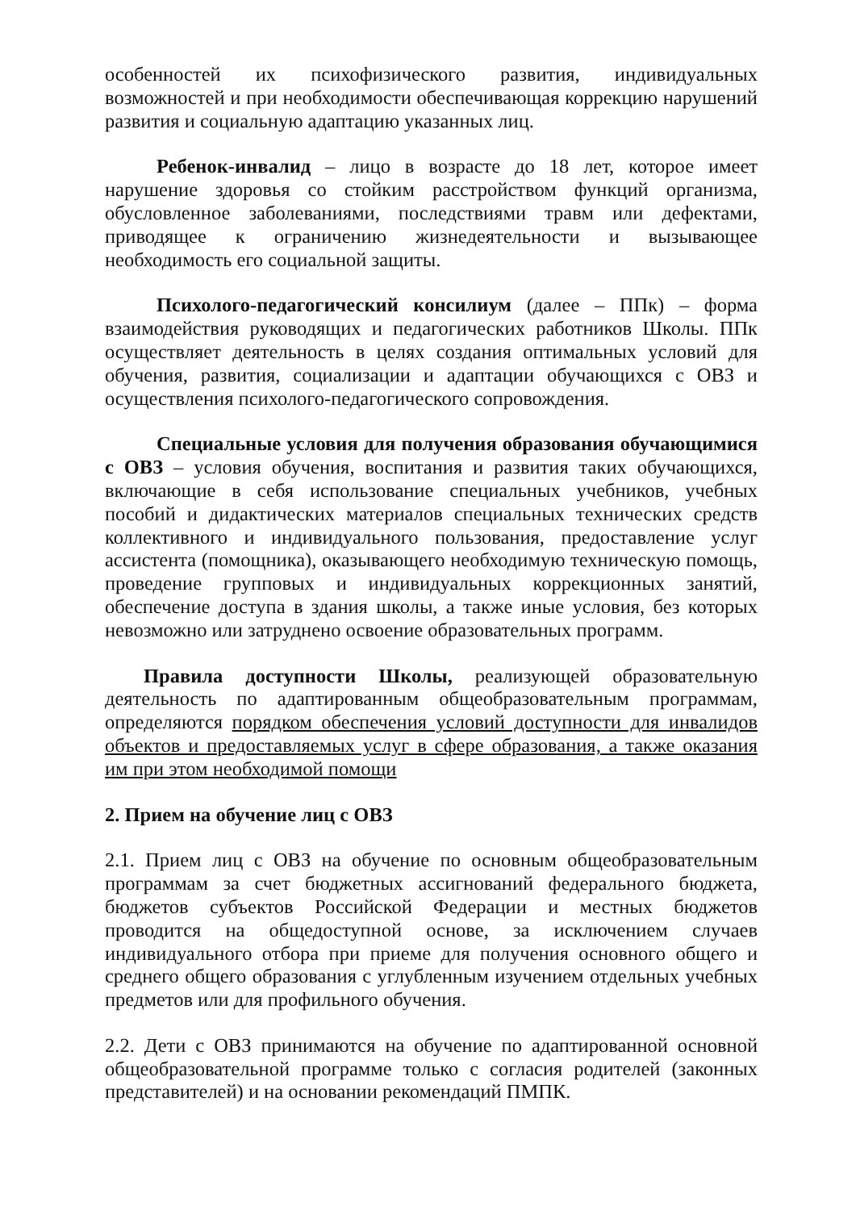особенностей их психофизического развития, индивидуальных возможностей и при необходимости обеспечивающая коррекцию нарушений развития и социальную адаптацию указанных лиц.
Ребенок-инвалид – лицо в возрасте до 18 лет, которое имеет нарушение здоровья со стойким расстройством функций организма, обусловленное заболеваниями, последствиями травм или дефектами, приводящее к ограничению жизнедеятельности и вызывающее необходимость его социальной защиты.
Психолого-педагогический консилиум (далее – ППк) – форма взаимодействия руководящих и педагогических работников Школы. ППк осуществляет деятельность в целях создания оптимальных условий для обучения, развития, социализации и адаптации обучающихся с ОВЗ и осуществления психолого-педагогического сопровождения.
Специальные условия для получения образования обучающимися с ОВЗ – условия обучения, воспитания и развития таких обучающихся, включающие в себя использование специальных учебников, учебных пособий и дидактических материалов специальных технических средств коллективного и индивидуального пользования, предоставление услуг ассистента (помощника), оказывающего необходимую техническую помощь, проведение групповых и индивидуальных коррекционных занятий, обеспечение доступа в здания школы, а также иные условия, без которых невозможно или затруднено освоение образовательных программ.
Правила доступности Школы, реализующей образовательную деятельность по адаптированным общеобразовательным программам, определяются порядком обеспечения условий доступности для инвалидов объектов и предоставляемых услуг в сфере образования, а также оказания им при этом необходимой помощи
2. Прием на обучение лиц с ОВЗ
2.1. Прием лиц с ОВЗ на обучение по основным общеобразовательным программам за счет бюджетных ассигнований федерального бюджета, бюджетов субъектов Российской Федерации и местных бюджетов проводится на общедоступной основе, за исключением случаев индивидуального отбора при приеме для получения основного общего и среднего общего образования с углубленным изучением отдельных учебных предметов или для профильного обучения.
2.2. Дети с ОВЗ принимаются на обучение по адаптированной основной общеобразовательной программе только с согласия родителей (законных представителей) и на основании рекомендаций ПМПК.